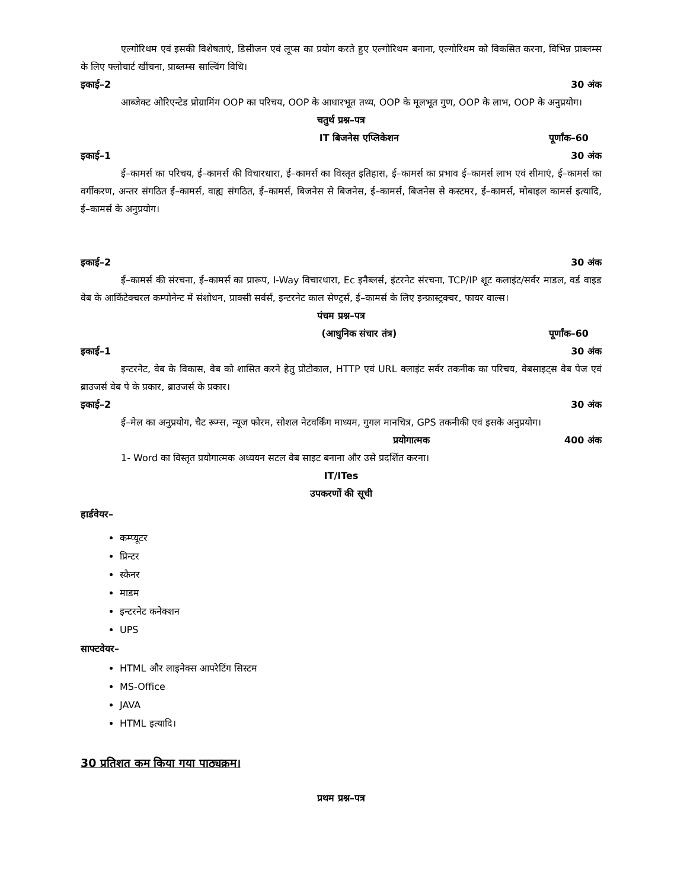एल्गोरिथम एवं इसकी विशेषताएं, डिसीजन एवं लूप्स का प्रयोग करते हुए एल्गोरिथम बनाना, एल्गोरिथम को विकसित करना, विभिन्न प्राब्लम्स के लिए फ्लोचार्ट खींचना, प्राब्लम्स साल्विंग विधि।
इकाई–2 30 अंक
आब्जेक्ट ओरिएन्टेड प्रोग्रामिंग OOP का परिचय, OOP के आधारभूत तथ्य, OOP के मूलभूत गुण, OOP के लाभ, OOP के अनुप्रयोग।
चतुर्थ प्रश्न–पत्र
IT बिजनेस एप्लिकेशन पूर्णांक–60
इकाई–1 30 अंक
ई–कामर्स का परिचय, ई–कामर्स की विचारधारा, ई–कामर्स का विस्तृत इतिहास, ई–कामर्स का प्रभाव ई–कामर्स लाभ एवं सीमाएं, ई–कामर्स का वर्गीकरण, अन्तर संगठित ई–कामर्स, वाह्य संगठित, ई–कामर्स, बिजनेस से बिजनेस, ई–कामर्स, बिजनेस से कस्टमर, ई–कामर्स, मोबाइल कामर्स इत्यादि, ई–कामर्स के अनुप्रयोग।
इकाई–2 30 अंक
ई–कामर्स की संरचना, ई–कामर्स का प्रारूप, I-Way विचारधारा, Ec इनैब्लर्स, इंटरनेट संरचना, TCP/IP शूट कलाइंट/सर्वर माडल, वर्ड वाइड वेब के आर्किटेक्चरल कम्पोनेन्ट में संशोधन, प्राक्सी सर्वर्स, इन्टरनेट काल सेण्ट्रर्स, ई–कामर्स के लिए इन्फ्रास्ट्रक्चर, फायर वाल्स।
पंचम प्रश्न–पत्र
(आधुनिक संचार तंत्र) पूर्णांक–60
इकाई–1 30 अंक
इन्टरनेट, वेब के विकास, वेब को शासित करने हेतु प्रोटोकाल, HTTP एवं URL क्लाइंट सर्वर तकनीक का परिचय, वेबसाइट्स वेब पेज एवं ब्राउजर्स वेब पे के प्रकार, ब्राउजर्स के प्रकार।
इकाई–2 30 अंक
ई–मेल का अनुप्रयोग, चैट रूम्स, न्यूज फोरम, सोशल नेटवर्किंग माध्यम, गुगल मानचित्र, GPS तकनीकी एवं इसके अनुप्रयोग।
प्रयोगात्मक 400 अंक
1- Word का विस्तृत प्रयोगात्मक अध्ययन सटल वेब साइट बनाना और उसे प्रदर्शित करना।
IT/ITes
उपकरणों की सूची
हार्डवेयर–
कम्प्यूटर
प्रिन्टर
स्कैनर
माडम
इन्टरनेट कनेक्शन
UPS
साफ्टवेयर–
HTML और लाइनेक्स आपरेटिंग सिस्टम
MS-Office
JAVA
HTML इत्यादि।
30 प्रतिशत कम किया गया पाठ्यक्रम।
प्रथम प्रश्न–पत्र